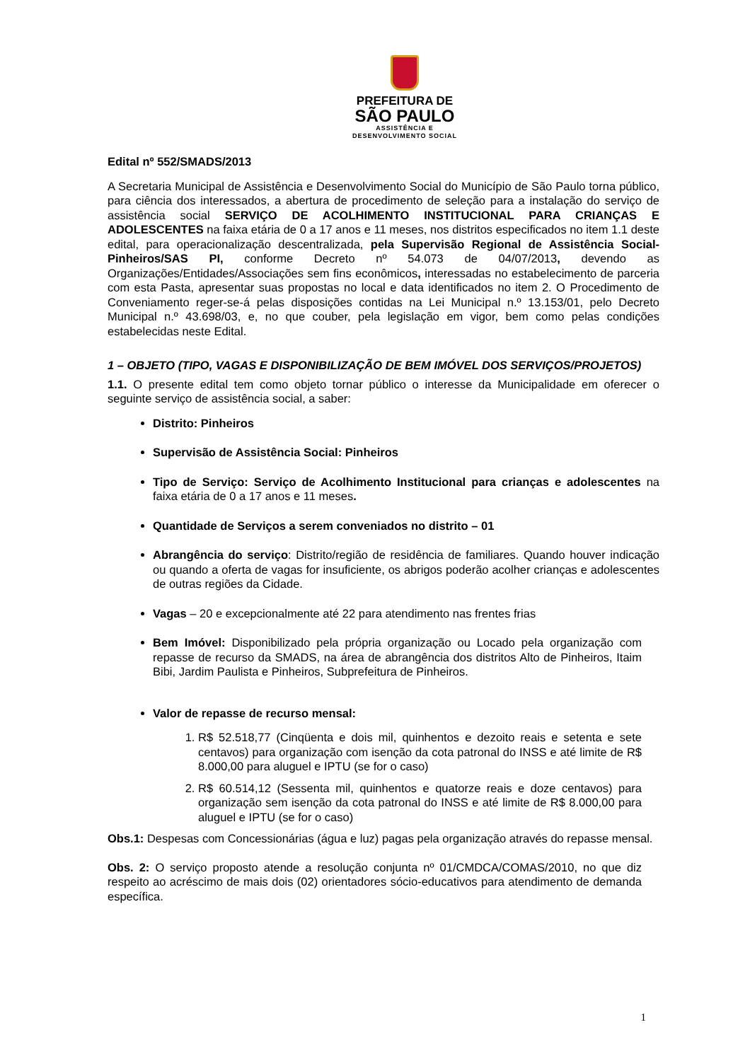PREFEITURA DE
SÃO PAULO
ASSISTÊNCIA E
DESENVOLVIMENTO SOCIAL
Edital nº 552/SMADS/2013
A Secretaria Municipal de Assistência e Desenvolvimento Social do Município de São Paulo torna público, para ciência dos interessados, a abertura de procedimento de seleção para a instalação do serviço de assistência social SERVIÇO DE ACOLHIMENTO INSTITUCIONAL PARA CRIANÇAS E ADOLESCENTES na faixa etária de 0 a 17 anos e 11 meses, nos distritos especificados no item 1.1 deste edital, para operacionalização descentralizada, pela Supervisão Regional de Assistência Social- Pinheiros/SAS PI, conforme Decreto nº 54.073 de 04/07/2013, devendo as Organizações/Entidades/Associações sem fins econômicos, interessadas no estabelecimento de parceria com esta Pasta, apresentar suas propostas no local e data identificados no item 2. O Procedimento de Conveniamento reger-se-á pelas disposições contidas na Lei Municipal n.º 13.153/01, pelo Decreto Municipal n.º 43.698/03, e, no que couber, pela legislação em vigor, bem como pelas condições estabelecidas neste Edital.
1 – OBJETO (TIPO, VAGAS E DISPONIBILIZAÇÃO DE BEM IMÓVEL DOS SERVIÇOS/PROJETOS)
1.1. O presente edital tem como objeto tornar público o interesse da Municipalidade em oferecer o seguinte serviço de assistência social, a saber:
Distrito: Pinheiros
Supervisão de Assistência Social: Pinheiros
Tipo de Serviço: Serviço de Acolhimento Institucional para crianças e adolescentes na faixa etária de 0 a 17 anos e 11 meses.
Quantidade de Serviços a serem conveniados no distrito – 01
Abrangência do serviço: Distrito/região de residência de familiares. Quando houver indicação ou quando a oferta de vagas for insuficiente, os abrigos poderão acolher crianças e adolescentes de outras regiões da Cidade.
Vagas – 20 e excepcionalmente até 22 para atendimento nas frentes frias
Bem Imóvel: Disponibilizado pela própria organização ou Locado pela organização com repasse de recurso da SMADS, na área de abrangência dos distritos Alto de Pinheiros, Itaim Bibi, Jardim Paulista e Pinheiros, Subprefeitura de Pinheiros.
Valor de repasse de recurso mensal:
1. R$ 52.518,77 (Cinqüenta e dois mil, quinhentos e dezoito reais e setenta e sete centavos) para organização com isenção da cota patronal do INSS e até limite de R$ 8.000,00 para aluguel e IPTU (se for o caso)
2. R$ 60.514,12 (Sessenta mil, quinhentos e quatorze reais e doze centavos) para organização sem isenção da cota patronal do INSS e até limite de R$ 8.000,00 para aluguel e IPTU (se for o caso)
Obs.1: Despesas com Concessionárias (água e luz) pagas pela organização através do repasse mensal.
Obs. 2: O serviço proposto atende a resolução conjunta nº 01/CMDCA/COMAS/2010, no que diz respeito ao acréscimo de mais dois (02) orientadores sócio-educativos para atendimento de demanda específica.
1